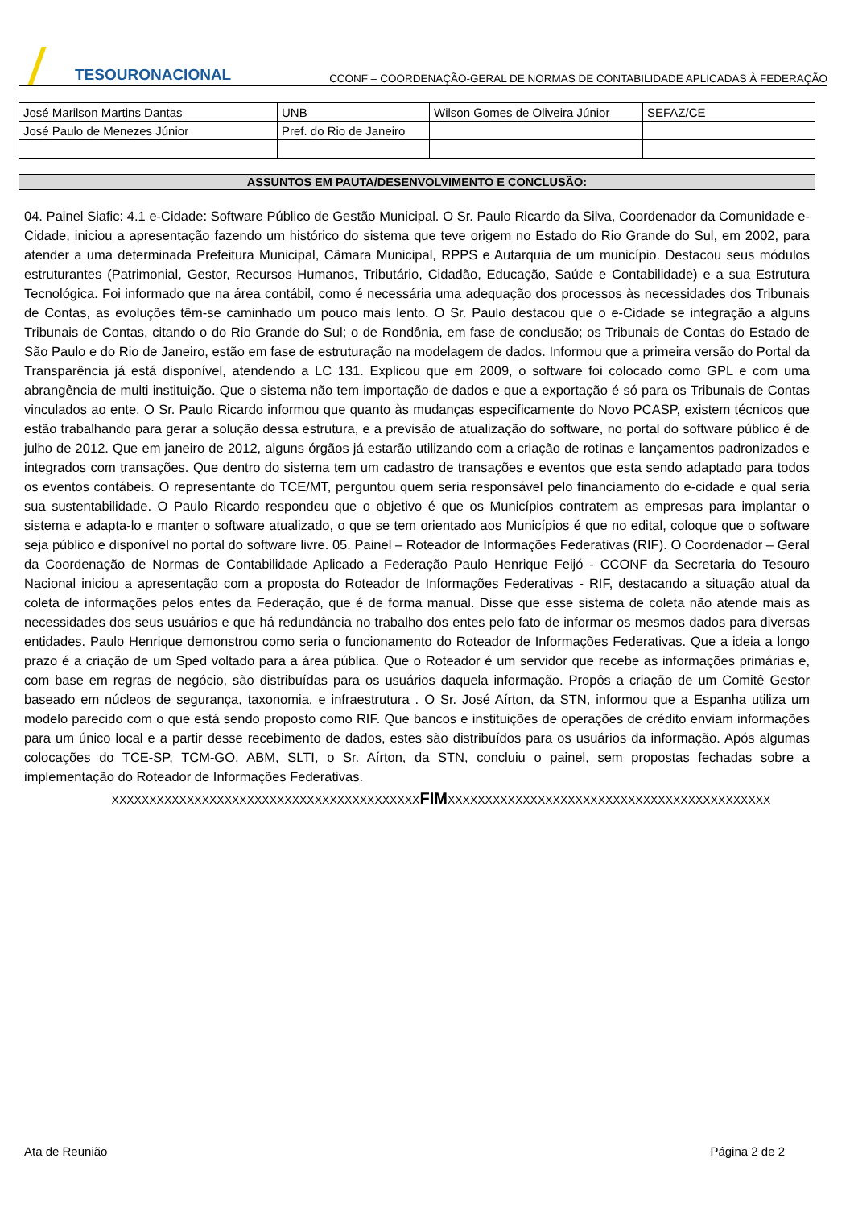TESOURONACIONAL
CCONF – COORDENAÇÃO-GERAL DE NORMAS DE CONTABILIDADE APLICADAS À FEDERAÇÃO
| José Marilson Martins Dantas | UNB | Wilson Gomes de Oliveira Júnior | SEFAZ/CE |
| José Paulo de Menezes Júnior | Pref. do Rio de Janeiro | | |
ASSUNTOS EM PAUTA/DESENVOLVIMENTO E CONCLUSÃO:
04. Painel Siafic: 4.1 e-Cidade: Software Público de Gestão Municipal. O Sr. Paulo Ricardo da Silva, Coordenador da Comunidade e-Cidade, iniciou a apresentação fazendo um histórico do sistema que teve origem no Estado do Rio Grande do Sul, em 2002, para atender a uma determinada Prefeitura Municipal, Câmara Municipal, RPPS e Autarquia de um município. Destacou seus módulos estruturantes (Patrimonial, Gestor, Recursos Humanos, Tributário, Cidadão, Educação, Saúde e Contabilidade) e a sua Estrutura Tecnológica. Foi informado que na área contábil, como é necessária uma adequação dos processos às necessidades dos Tribunais de Contas, as evoluções têm-se caminhado um pouco mais lento. O Sr. Paulo destacou que o e-Cidade se integração a alguns Tribunais de Contas, citando o do Rio Grande do Sul; o de Rondônia, em fase de conclusão; os Tribunais de Contas do Estado de São Paulo e do Rio de Janeiro, estão em fase de estruturação na modelagem de dados. Informou que a primeira versão do Portal da Transparência já está disponível, atendendo a LC 131. Explicou que em 2009, o software foi colocado como GPL e com uma abrangência de multi instituição. Que o sistema não tem importação de dados e que a exportação é só para os Tribunais de Contas vinculados ao ente. O Sr. Paulo Ricardo informou que quanto às mudanças especificamente do Novo PCASP, existem técnicos que estão trabalhando para gerar a solução dessa estrutura, e a previsão de atualização do software, no portal do software público é de julho de 2012. Que em janeiro de 2012, alguns órgãos já estarão utilizando com a criação de rotinas e lançamentos padronizados e integrados com transações. Que dentro do sistema tem um cadastro de transações e eventos que esta sendo adaptado para todos os eventos contábeis. O representante do TCE/MT, perguntou quem seria responsável pelo financiamento do e-cidade e qual seria sua sustentabilidade. O Paulo Ricardo respondeu que o objetivo é que os Municípios contratem as empresas para implantar o sistema e adapta-lo e manter o software atualizado, o que se tem orientado aos Municípios é que no edital, coloque que o software seja público e disponível no portal do software livre. 05. Painel – Roteador de Informações Federativas (RIF). O Coordenador – Geral da Coordenação de Normas de Contabilidade Aplicado a Federação Paulo Henrique Feijó - CCONF da Secretaria do Tesouro Nacional iniciou a apresentação com a proposta do Roteador de Informações Federativas - RIF, destacando a situação atual da coleta de informações pelos entes da Federação, que é de forma manual. Disse que esse sistema de coleta não atende mais as necessidades dos seus usuários e que há redundância no trabalho dos entes pelo fato de informar os mesmos dados para diversas entidades. Paulo Henrique demonstrou como seria o funcionamento do Roteador de Informações Federativas. Que a ideia a longo prazo é a criação de um Sped voltado para a área pública. Que o Roteador é um servidor que recebe as informações primárias e, com base em regras de negócio, são distribuídas para os usuários daquela informação. Propôs a criação de um Comitê Gestor baseado em núcleos de segurança, taxonomia, e infraestrutura . O Sr. José Aírton, da STN, informou que a Espanha utiliza um modelo parecido com o que está sendo proposto como RIF. Que bancos e instituições de operações de crédito enviam informações para um único local e a partir desse recebimento de dados, estes são distribuídos para os usuários da informação. Após algumas colocações do TCE-SP, TCM-GO, ABM, SLTI, o Sr. Aírton, da STN, concluiu o painel, sem propostas fechadas sobre a implementação do Roteador de Informações Federativas.
XXXXXXXXXXXXXXXXXXXXXXXXXXXXXXXXXXXXXXXXXFIMXXXXXXXXXXXXXXXXXXXXXXXXXXXXXXXXXXXXXXXXXXX
Ata de Reunião Página 2 de 2